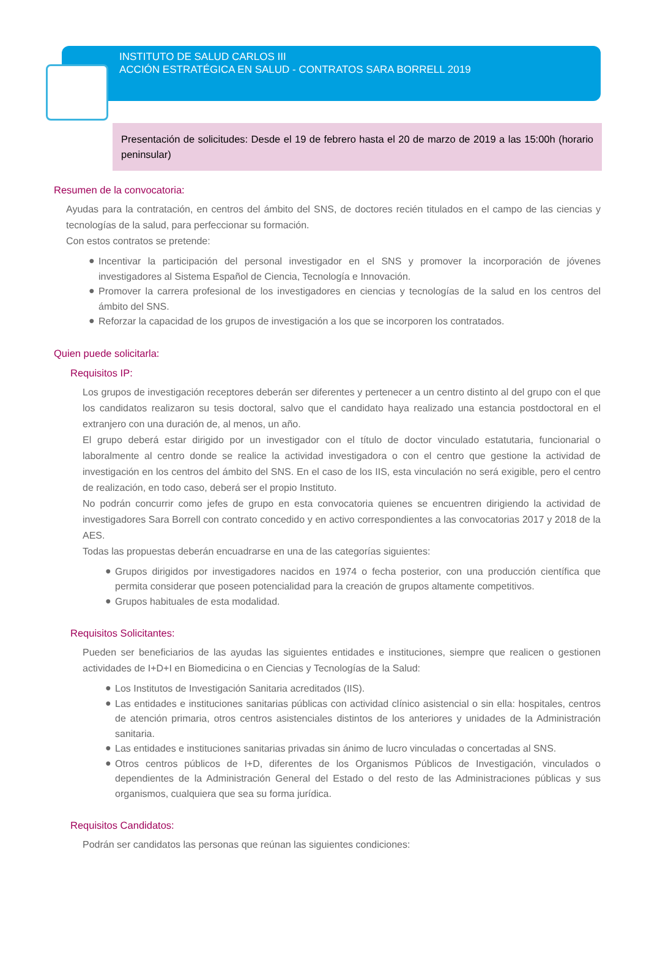INSTITUTO DE SALUD CARLOS III
ACCIÓN ESTRATÉGICA EN SALUD - CONTRATOS SARA BORRELL 2019
Presentación de solicitudes: Desde el 19 de febrero hasta el 20 de marzo de 2019 a las 15:00h (horario peninsular)
Resumen de la convocatoria:
Ayudas para la contratación, en centros del ámbito del SNS, de doctores recién titulados en el campo de las ciencias y tecnologías de la salud, para perfeccionar su formación.
Con estos contratos se pretende:
● Incentivar la participación del personal investigador en el SNS y promover la incorporación de jóvenes investigadores al Sistema Español de Ciencia, Tecnología e Innovación.
● Promover la carrera profesional de los investigadores en ciencias y tecnologías de la salud en los centros del ámbito del SNS.
● Reforzar la capacidad de los grupos de investigación a los que se incorporen los contratados.
Quien puede solicitarla:
Requisitos IP:
Los grupos de investigación receptores deberán ser diferentes y pertenecer a un centro distinto al del grupo con el que los candidatos realizaron su tesis doctoral, salvo que el candidato haya realizado una estancia postdoctoral en el extranjero con una duración de, al menos, un año.
El grupo deberá estar dirigido por un investigador con el título de doctor vinculado estatutaria, funcionarial o laboralmente al centro donde se realice la actividad investigadora o con el centro que gestione la actividad de investigación en los centros del ámbito del SNS. En el caso de los IIS, esta vinculación no será exigible, pero el centro de realización, en todo caso, deberá ser el propio Instituto.
No podrán concurrir como jefes de grupo en esta convocatoria quienes se encuentren dirigiendo la actividad de investigadores Sara Borrell con contrato concedido y en activo correspondientes a las convocatorias 2017 y 2018 de la AES.
Todas las propuestas deberán encuadrarse en una de las categorías siguientes:
● Grupos dirigidos por investigadores nacidos en 1974 o fecha posterior, con una producción científica que permita considerar que poseen potencialidad para la creación de grupos altamente competitivos.
● Grupos habituales de esta modalidad.
Requisitos Solicitantes:
Pueden ser beneficiarios de las ayudas las siguientes entidades e instituciones, siempre que realicen o gestionen actividades de I+D+I en Biomedicina o en Ciencias y Tecnologías de la Salud:
● Los Institutos de Investigación Sanitaria acreditados (IIS).
● Las entidades e instituciones sanitarias públicas con actividad clínico asistencial o sin ella: hospitales, centros de atención primaria, otros centros asistenciales distintos de los anteriores y unidades de la Administración sanitaria.
● Las entidades e instituciones sanitarias privadas sin ánimo de lucro vinculadas o concertadas al SNS.
● Otros centros públicos de I+D, diferentes de los Organismos Públicos de Investigación, vinculados o dependientes de la Administración General del Estado o del resto de las Administraciones públicas y sus organismos, cualquiera que sea su forma jurídica.
Requisitos Candidatos:
Podrán ser candidatos las personas que reúnan las siguientes condiciones: